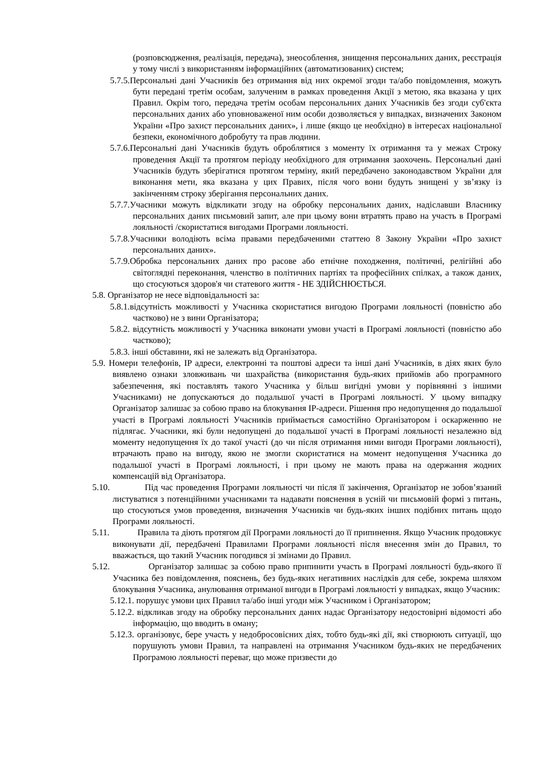(розповсюдження, реалізація, передача), знеособлення, знищення персональних даних, реєстрація у тому числі з використанням інформаційних (автоматизованих) систем;
5.7.5.Персональні дані Учасників без отримання від них окремої згоди та/або повідомлення, можуть бути передані третім особам, залученим в рамках проведення Акції з метою, яка вказана у цих Правил. Окрім того, передача третім особам персональних даних Учасників без згоди суб'єкта персональних даних або уповноваженої ним особи дозволяється у випадках, визначених Законом України «Про захист персональних даних», і лише (якщо це необхідно) в інтересах національної безпеки, економічного добробуту та прав людини.
5.7.6.Персональні дані Учасників будуть оброблятися з моменту їх отримання та у межах Строку проведення Акції та протягом періоду необхідного для отримання заохочень. Персональні дані Учасників будуть зберігатися протягом терміну, який передбачено законодавством України для виконання мети, яка вказана у цих Правих, після чого вони будуть знищені у зв’язку із закінченням строку зберігання персональних даних.
5.7.7.Учасники можуть відкликати згоду на обробку персональних даних, надіславши Власнику персональних даних письмовий запит, але при цьому вони втратять право на участь в Програмі лояльності /скористатися вигодами Програми лояльності.
5.7.8.Учасники володіють всіма правами передбаченими статтею 8 Закону України «Про захист персональних даних».
5.7.9.Обробка персональних даних про расове або етнічне походження, політичні, релігійні або світоглядні переконання, членство в політичних партіях та професійних спілках, а також даних, що стосуються здоров'я чи статевого життя - НЕ ЗДІЙСНЮЄТЬСЯ.
5.8. Організатор не несе відповідальності за:
5.8.1.відсутність можливості у Учасника скористатися вигодою Програми лояльності (повністю або частково) не з вини Організатора;
5.8.2. відсутність можливості у Учасника виконати умови участі в Програмі лояльності (повністю або частково);
5.8.3. інші обставини, які не залежать від Організатора.
5.9. Номери телефонів, IP адреси, електронні та поштові адреси та інші дані Учасників, в діях яких було виявлено ознаки зловживань чи шахрайства (використання будь-яких прийомів або програмного забезпечення, які поставлять такого Учасника у більш вигідні умови у порівнянні з іншими Учасниками) не допускаються до подальшої участі в Програмі лояльності. У цьому випадку Організатор залишає за собою право на блокування IP-адреси. Рішення про недопущення до подальшої участі в Програмі лояльності Учасників приймається самостійно Організатором і оскарженню не підлягає. Учасники, які були недопущені до подальшої участі в Програмі лояльності незалежно від моменту недопущення їх до такої участі (до чи після отримання ними вигоди Програми лояльності), втрачають право на вигоду, якою не змогли скористатися на момент недопущення Учасника до подальшої участі в Програмі лояльності, і при цьому не мають права на одержання жодних компенсацій від Організатора.
5.10. Під час проведення Програми лояльності чи після її закінчення, Організатор не зобов’язаний листуватися з потенційними учасниками та надавати пояснення в усній чи письмовій формі з питань, що стосуються умов проведення, визначення Учасників чи будь-яких інших подібних питань щодо Програми лояльності.
5.11. Правила та діють протягом дії Програми лояльності до її припинення. Якщо Учасник продовжує виконувати дії, передбачені Правилами Програми лояльності після внесення змін до Правил, то вважається, що такий Учасник погодився зі змінами до Правил.
5.12. Організатор залишає за собою право припинити участь в Програмі лояльності будь-якого її Учасника без повідомлення, пояснень, без будь-яких негативних наслідків для себе, зокрема шляхом блокування Учасника, анулювання отриманої вигоди в Програмі лояльності у випадках, якщо Учасник:
5.12.1. порушує умови цих Правил та/або інші угоди між Учасником і Організатором;
5.12.2. відкликав згоду на обробку персональних даних надає Організатору недостовірні відомості або інформацію, що вводить в оману;
5.12.3. організовує, бере участь у недобросовісних діях, тобто будь-які дії, які створюють ситуації, що порушують умови Правил, та направлені на отримання Учасником будь-яких не передбачених Програмою лояльності переваг, що може призвести до